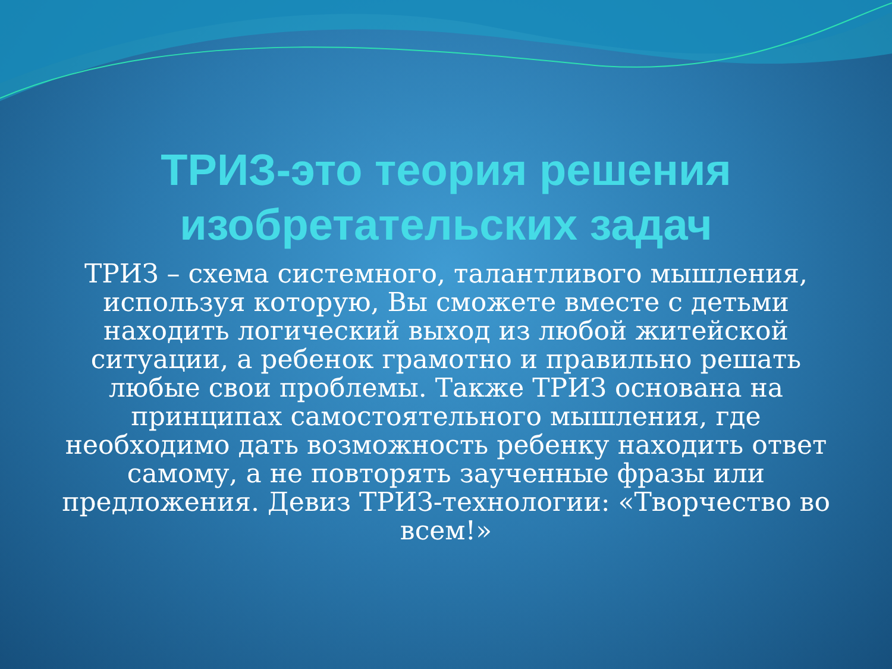ТРИЗ-это теория решения
изобретательских задач
ТРИЗ – схема системного, талантливого мышления, используя которую, Вы сможете вместе с детьми находить логический выход из любой житейской ситуации, а ребенок грамотно и правильно решать любые свои проблемы. Также ТРИЗ основана на принципах самостоятельного мышления, где необходимо дать возможность ребенку находить ответ самому, а не повторять заученные фразы или предложения. Девиз ТРИЗ-технологии: «Творчество во всем!»